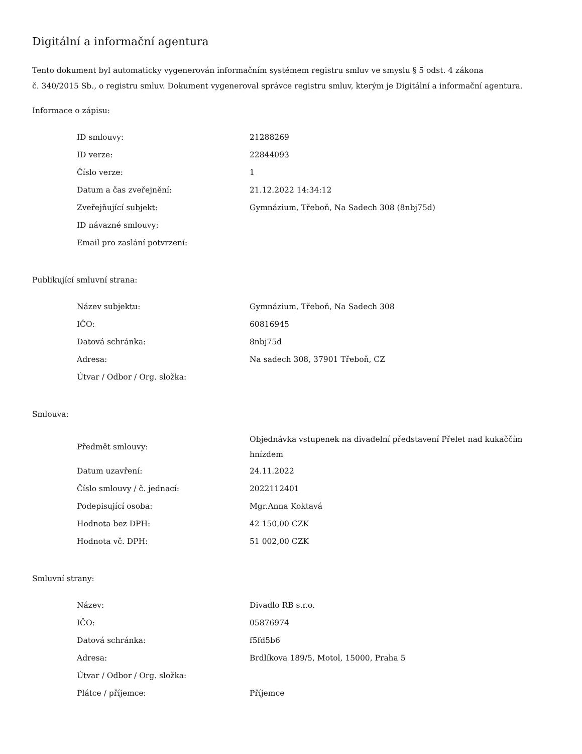Digitální a informační agentura
Tento dokument byl automaticky vygenerován informačním systémem registru smluv ve smyslu § 5 odst. 4 zákona
č. 340/2015 Sb., o registru smluv. Dokument vygeneroval správce registru smluv, kterým je Digitální a informační agentura.
Informace o zápisu:
| ID smlouvy: | 21288269 |
| ID verze: | 22844093 |
| Číslo verze: | 1 |
| Datum a čas zveřejnění: | 21.12.2022 14:34:12 |
| Zveřejňující subjekt: | Gymnázium, Třeboň, Na Sadech 308 (8nbj75d) |
| ID návazné smlouvy: | |
| Email pro zaslání potvrzení: | |
Publikující smluvní strana:
| Název subjektu: | Gymnázium, Třeboň, Na Sadech 308 |
| IČO: | 60816945 |
| Datová schránka: | 8nbj75d |
| Adresa: | Na sadech 308, 37901 Třeboň, CZ |
| Útvar / Odbor / Org. složka: | |
Smlouva:
| Předmět smlouvy: | Objednávka vstupenek na divadelní představení Přelet nad kukaččím hnízdem |
| Datum uzavření: | 24.11.2022 |
| Číslo smlouvy / č. jednací: | 2022112401 |
| Podepisující osoba: | Mgr.Anna Koktavá |
| Hodnota bez DPH: | 42 150,00 CZK |
| Hodnota vč. DPH: | 51 002,00 CZK |
Smluvní strany:
| Název: | Divadlo RB s.r.o. |
| IČO: | 05876974 |
| Datová schránka: | f5fd5b6 |
| Adresa: | Brdlíkova 189/5, Motol, 15000, Praha 5 |
| Útvar / Odbor / Org. složka: | |
| Plátce / příjemce: | Příjemce |